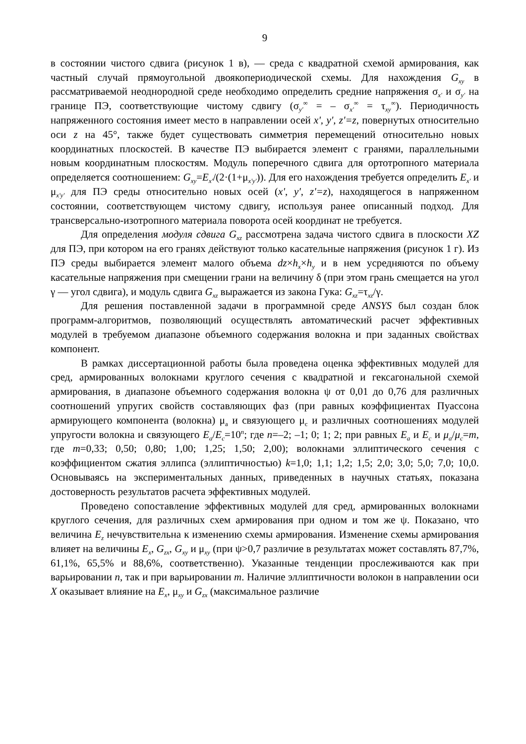9
в состоянии чистого сдвига (рисунок 1 в), — среда с квадратной схемой армирования, как частный случай прямоугольной двоякопериодической схемы. Для нахождения G<sub>xy</sub> в рассматриваемой неоднородной среде необходимо определить средние напряжения σ<sub>x'</sub> и σ<sub>y'</sub> на границе ПЭ, соответствующие чистому сдвигу (σ<sub>y'</sub><sup>∞</sup> = – σ<sub>x'</sub><sup>∞</sup> = τ<sub>xy</sub><sup>∞</sup>). Периодичность напряженного состояния имеет место в направлении осей x', y', z'=z, повернутых относительно оси z на 45°, также будет существовать симметрия перемещений относительно новых координатных плоскостей. В качестве ПЭ выбирается элемент с гранями, параллельными новым координатным плоскостям. Модуль поперечного сдвига для ортотропного материала определяется соотношением: G<sub>xy</sub>=E<sub>x'</sub>/(2·(1+μ<sub>x'y'</sub>)). Для его нахождения требуется определить E<sub>x'</sub> и μ<sub>x'y'</sub> для ПЭ среды относительно новых осей (x', y', z'=z), находящегося в напряженном состоянии, соответствующем чистому сдвигу, используя ранее описанный подход. Для трансверсально-изотропного материала поворота осей координат не требуется.
Для определения модуля сдвига G<sub>xz</sub> рассмотрена задача чистого сдвига в плоскости XZ для ПЭ, при котором на его гранях действуют только касательные напряжения (рисунок 1 г). Из ПЭ среды выбирается элемент малого объема dz×h<sub>x</sub>×h<sub>y</sub> и в нем усредняются по объему касательные напряжения при смещении грани на величину δ (при этом грань смещается на угол γ — угол сдвига), и модуль сдвига G<sub>xz</sub> выражается из закона Гука: G<sub>xz</sub>=τ<sub>xz</sub>/γ.
Для решения поставленной задачи в программной среде ANSYS был создан блок программ-алгоритмов, позволяющий осуществлять автоматический расчет эффективных модулей в требуемом диапазоне объемного содержания волокна и при заданных свойствах компонент.
В рамках диссертационной работы была проведена оценка эффективных модулей для сред, армированных волокнами круглого сечения с квадратной и гексагональной схемой армирования, в диапазоне объемного содержания волокна ψ от 0,01 до 0,76 для различных соотношений упругих свойств составляющих фаз (при равных коэффициентах Пуассона армирующего компонента (волокна) μ<sub>a</sub> и связующего μ<sub>c</sub> и различных соотношениях модулей упругости волокна и связующего E<sub>a</sub>/E<sub>c</sub>=10<sup>n</sup>; где n=–2; –1; 0; 1; 2; при равных E<sub>a</sub> и E<sub>c</sub> и μ<sub>a</sub>/μ<sub>c</sub>=m, где m=0,33; 0,50; 0,80; 1,00; 1,25; 1,50; 2,00); волокнами эллиптического сечения с коэффициентом сжатия эллипса (эллиптичностью) k=1,0; 1,1; 1,2; 1,5; 2,0; 3,0; 5,0; 7,0; 10,0. Основываясь на экспериментальных данных, приведенных в научных статьях, показана достоверность результатов расчета эффективных модулей.
Проведено сопоставление эффективных модулей для сред, армированных волокнами круглого сечения, для различных схем армирования при одном и том же ψ. Показано, что величина E<sub>z</sub> нечувствительна к изменению схемы армирования. Изменение схемы армирования влияет на величины E<sub>x</sub>, G<sub>zx</sub>, G<sub>xy</sub> и μ<sub>xy</sub> (при ψ>0,7 различие в результатах может составлять 87,7%, 61,1%, 65,5% и 88,6%, соответственно). Указанные тенденции прослеживаются как при варьировании n, так и при варьировании m. Наличие эллиптичности волокон в направлении оси X оказывает влияние на E<sub>x</sub>, μ<sub>xy</sub> и G<sub>zx</sub> (максимальное различие